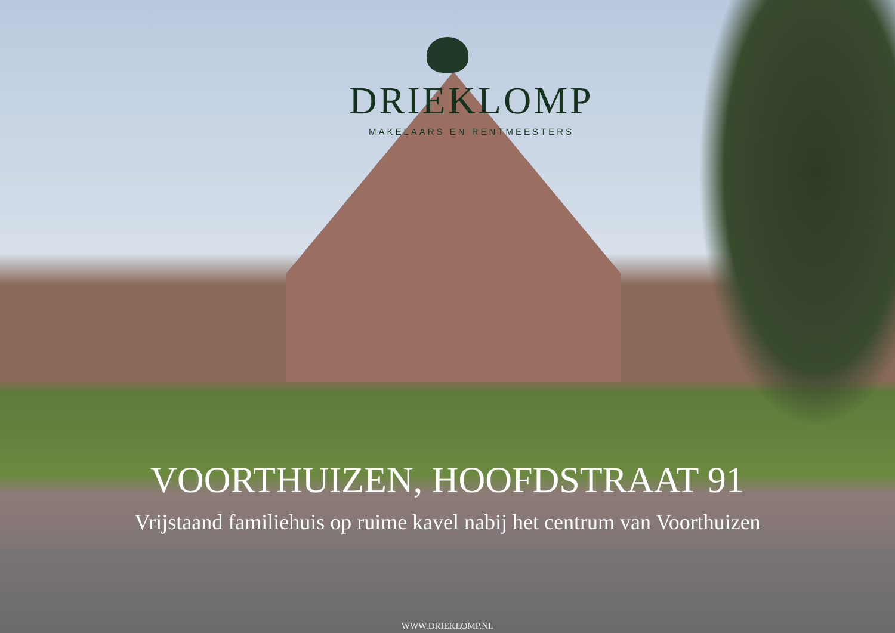DRIEKLOMP
MAKELAARS EN RENTMEESTERS
VOORTHUIZEN, HOOFDSTRAAT 91
Vrijstaand familiehuis op ruime kavel nabij het centrum van Voorthuizen
WWW.DRIEKLOMP.NL